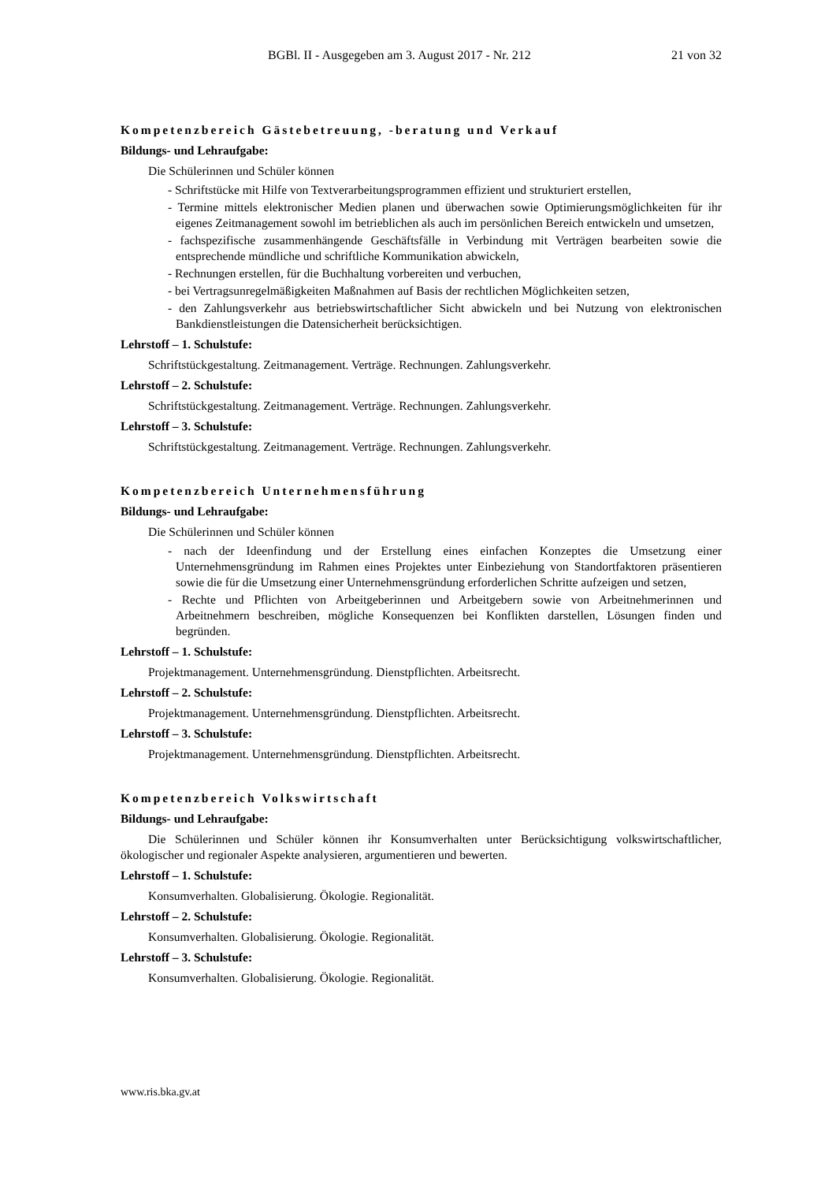BGBl. II - Ausgegeben am 3. August 2017 - Nr. 212 21 von 32
Kompetenzbereich Gästebetreuung, -beratung und Verkauf
Bildungs- und Lehraufgabe:
Die Schülerinnen und Schüler können
- Schriftstücke mit Hilfe von Textverarbeitungsprogrammen effizient und strukturiert erstellen,
- Termine mittels elektronischer Medien planen und überwachen sowie Optimierungsmöglichkeiten für ihr eigenes Zeitmanagement sowohl im betrieblichen als auch im persönlichen Bereich entwickeln und umsetzen,
- fachspezifische zusammenhängende Geschäftsfälle in Verbindung mit Verträgen bearbeiten sowie die entsprechende mündliche und schriftliche Kommunikation abwickeln,
- Rechnungen erstellen, für die Buchhaltung vorbereiten und verbuchen,
- bei Vertragsunregelmäßigkeiten Maßnahmen auf Basis der rechtlichen Möglichkeiten setzen,
- den Zahlungsverkehr aus betriebswirtschaftlicher Sicht abwickeln und bei Nutzung von elektronischen Bankdienstleistungen die Datensicherheit berücksichtigen.
Lehrstoff – 1. Schulstufe:
Schriftstückgestaltung. Zeitmanagement. Verträge. Rechnungen. Zahlungsverkehr.
Lehrstoff – 2. Schulstufe:
Schriftstückgestaltung. Zeitmanagement. Verträge. Rechnungen. Zahlungsverkehr.
Lehrstoff – 3. Schulstufe:
Schriftstückgestaltung. Zeitmanagement. Verträge. Rechnungen. Zahlungsverkehr.
Kompetenzbereich Unternehmensführung
Bildungs- und Lehraufgabe:
Die Schülerinnen und Schüler können
- nach der Ideenfindung und der Erstellung eines einfachen Konzeptes die Umsetzung einer Unternehmensgründung im Rahmen eines Projektes unter Einbeziehung von Standortfaktoren präsentieren sowie die für die Umsetzung einer Unternehmensgründung erforderlichen Schritte aufzeigen und setzen,
- Rechte und Pflichten von Arbeitgeberinnen und Arbeitgebern sowie von Arbeitnehmerinnen und Arbeitnehmern beschreiben, mögliche Konsequenzen bei Konflikten darstellen, Lösungen finden und begründen.
Lehrstoff – 1. Schulstufe:
Projektmanagement. Unternehmensgründung. Dienstpflichten. Arbeitsrecht.
Lehrstoff – 2. Schulstufe:
Projektmanagement. Unternehmensgründung. Dienstpflichten. Arbeitsrecht.
Lehrstoff – 3. Schulstufe:
Projektmanagement. Unternehmensgründung. Dienstpflichten. Arbeitsrecht.
Kompetenzbereich Volkswirtschaft
Bildungs- und Lehraufgabe:
Die Schülerinnen und Schüler können ihr Konsumverhalten unter Berücksichtigung volkswirtschaftlicher, ökologischer und regionaler Aspekte analysieren, argumentieren und bewerten.
Lehrstoff – 1. Schulstufe:
Konsumverhalten. Globalisierung. Ökologie. Regionalität.
Lehrstoff – 2. Schulstufe:
Konsumverhalten. Globalisierung. Ökologie. Regionalität.
Lehrstoff – 3. Schulstufe:
Konsumverhalten. Globalisierung. Ökologie. Regionalität.
www.ris.bka.gv.at